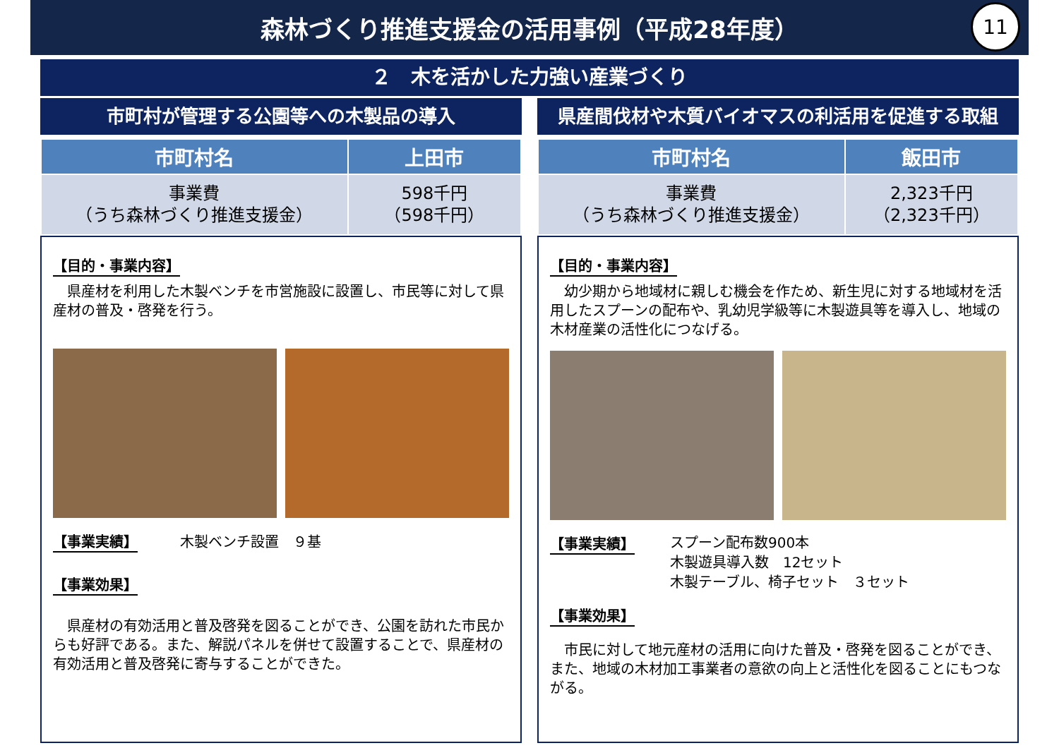森林づくり推進支援金の活用事例（平成28年度）
11
２　木を活かした力強い産業づくり
市町村が管理する公園等への木製品の導入
| 市町村名 | 上田市 |
| --- | --- |
| 事業費 （うち森林づくり推進支援金） | 598千円 （598千円） |
【目的・事業内容】
　県産材を利用した木製ベンチを市営施設に設置し、市民等に対して県産材の普及・啓発を行う。
【事業実績】　　　木製ベンチ設置　９基
【事業効果】
　県産材の有効活用と普及啓発を図ることができ、公園を訪れた市民からも好評である。また、解説パネルを併せて設置することで、県産材の有効活用と普及啓発に寄与することができた。
県産間伐材や木質バイオマスの利活用を促進する取組
| 市町村名 | 飯田市 |
| --- | --- |
| 事業費 （うち森林づくり推進支援金） | 2,323千円 （2,323千円） |
【目的・事業内容】
　幼少期から地域材に親しむ機会を作ため、新生児に対する地域材を活用したスプーンの配布や、乳幼児学級等に木製遊具等を導入し、地域の木材産業の活性化につなげる。
【事業実績】
スプーン配布数900本
木製遊具導入数　12セット
木製テーブル、椅子セット　３セット
【事業効果】
　市民に対して地元産材の活用に向けた普及・啓発を図ることができ、また、地域の木材加工事業者の意欲の向上と活性化を図ることにもつながる。